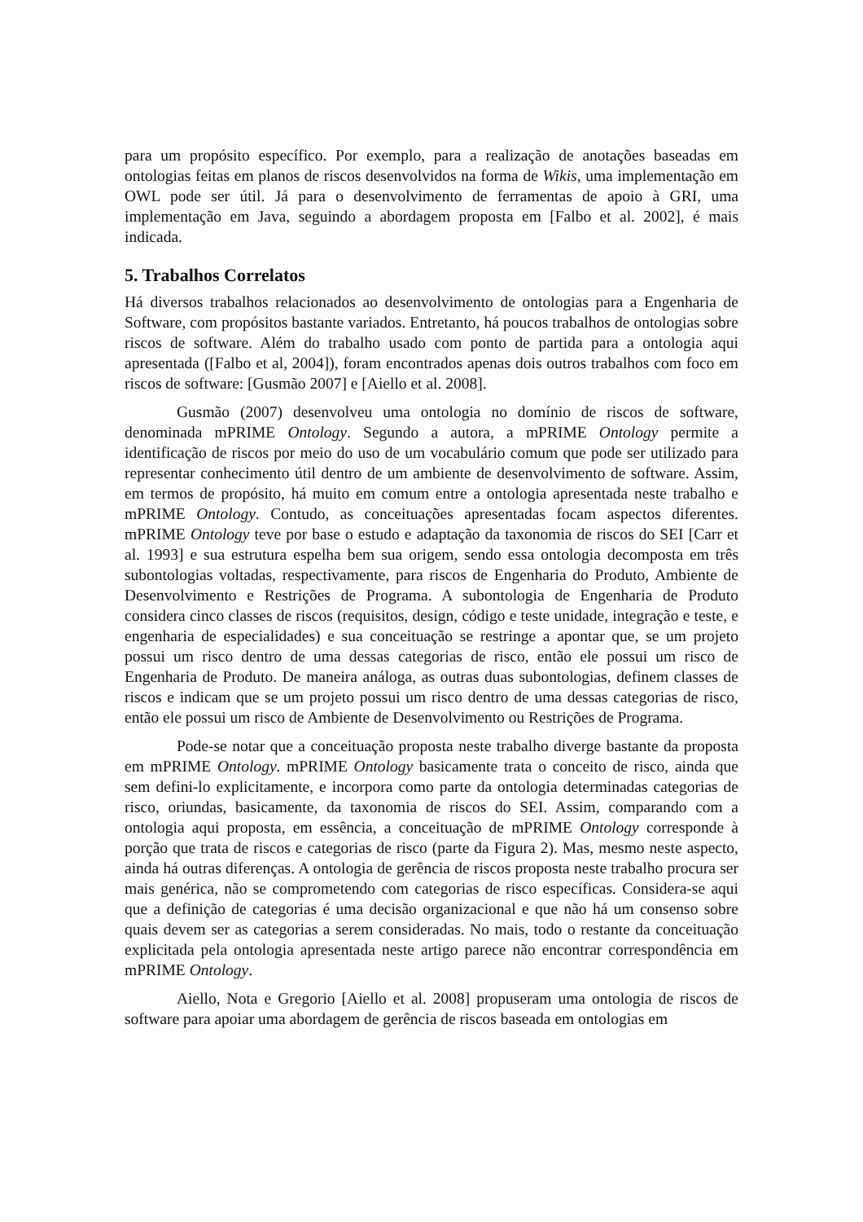para um propósito específico. Por exemplo, para a realização de anotações baseadas em ontologias feitas em planos de riscos desenvolvidos na forma de Wikis, uma implementação em OWL pode ser útil. Já para o desenvolvimento de ferramentas de apoio à GRI, uma implementação em Java, seguindo a abordagem proposta em [Falbo et al. 2002], é mais indicada.
5. Trabalhos Correlatos
Há diversos trabalhos relacionados ao desenvolvimento de ontologias para a Engenharia de Software, com propósitos bastante variados. Entretanto, há poucos trabalhos de ontologias sobre riscos de software. Além do trabalho usado com ponto de partida para a ontologia aqui apresentada ([Falbo et al, 2004]), foram encontrados apenas dois outros trabalhos com foco em riscos de software: [Gusmão 2007] e [Aiello et al. 2008].
Gusmão (2007) desenvolveu uma ontologia no domínio de riscos de software, denominada mPRIME Ontology. Segundo a autora, a mPRIME Ontology permite a identificação de riscos por meio do uso de um vocabulário comum que pode ser utilizado para representar conhecimento útil dentro de um ambiente de desenvolvimento de software. Assim, em termos de propósito, há muito em comum entre a ontologia apresentada neste trabalho e mPRIME Ontology. Contudo, as conceituações apresentadas focam aspectos diferentes. mPRIME Ontology teve por base o estudo e adaptação da taxonomia de riscos do SEI [Carr et al. 1993] e sua estrutura espelha bem sua origem, sendo essa ontologia decomposta em três subontologias voltadas, respectivamente, para riscos de Engenharia do Produto, Ambiente de Desenvolvimento e Restrições de Programa. A subontologia de Engenharia de Produto considera cinco classes de riscos (requisitos, design, código e teste unidade, integração e teste, e engenharia de especialidades) e sua conceituação se restringe a apontar que, se um projeto possui um risco dentro de uma dessas categorias de risco, então ele possui um risco de Engenharia de Produto. De maneira análoga, as outras duas subontologias, definem classes de riscos e indicam que se um projeto possui um risco dentro de uma dessas categorias de risco, então ele possui um risco de Ambiente de Desenvolvimento ou Restrições de Programa.
Pode-se notar que a conceituação proposta neste trabalho diverge bastante da proposta em mPRIME Ontology. mPRIME Ontology basicamente trata o conceito de risco, ainda que sem defini-lo explicitamente, e incorpora como parte da ontologia determinadas categorias de risco, oriundas, basicamente, da taxonomia de riscos do SEI. Assim, comparando com a ontologia aqui proposta, em essência, a conceituação de mPRIME Ontology corresponde à porção que trata de riscos e categorias de risco (parte da Figura 2). Mas, mesmo neste aspecto, ainda há outras diferenças. A ontologia de gerência de riscos proposta neste trabalho procura ser mais genérica, não se comprometendo com categorias de risco específicas. Considera-se aqui que a definição de categorias é uma decisão organizacional e que não há um consenso sobre quais devem ser as categorias a serem consideradas. No mais, todo o restante da conceituação explicitada pela ontologia apresentada neste artigo parece não encontrar correspondência em mPRIME Ontology.
Aiello, Nota e Gregorio [Aiello et al. 2008] propuseram uma ontologia de riscos de software para apoiar uma abordagem de gerência de riscos baseada em ontologias em